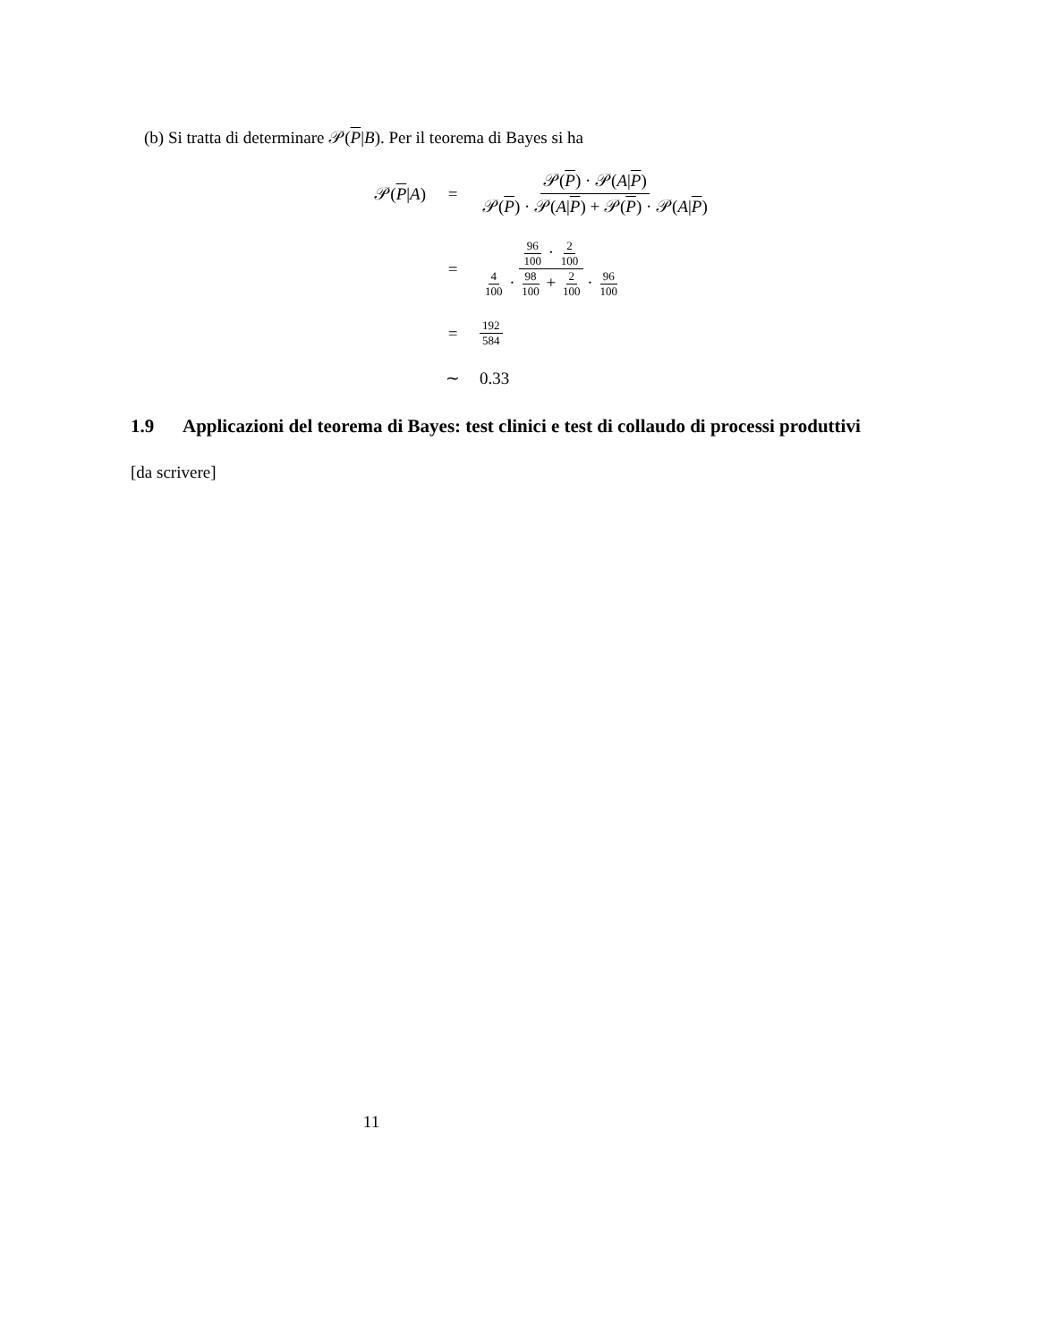(b) Si tratta di determinare 𝒫(P|B). Per il teorema di Bayes si ha
𝒫(P|A) = 𝒫(P) · 𝒫(A|P) 𝒫(P) · 𝒫(A|P) + 𝒫(P) · 𝒫(A|P)
= 96 100 · 2 100 4 100 · 98 100 + 2 100 · 96 100
= 192 584
∼ 0.33
1.9 Applicazioni del teorema di Bayes: test clinici e test di collaudo di processi produttivi
[da scrivere]
11